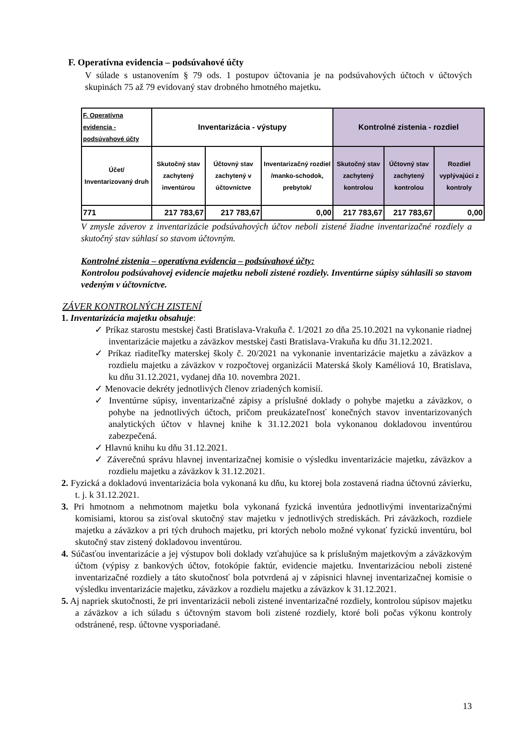F. Operatívna evidencia – podsúvahové účty
V súlade s ustanovením § 79 ods. 1 postupov účtovania je na podsúvahových účtoch v účtových skupinách 75 až 79 evidovaný stav drobného hmotného majetku.
| F. Operatívna evidencia - podsúvahové účty | Inventarizácia - výstupy | | | Kontrolné zistenia - rozdiel | | |
| --- | --- | --- | --- | --- | --- | --- |
| Účet/ Inventarizovaný druh | Skutočný stav zachytený inventúrou | Účtovný stav zachytený v účtovníctve | Inventarizačný rozdiel /manko-schodok, prebytok/ | Skutočný stav zachytený kontrolou | Účtovný stav zachytený kontrolou | Rozdiel vyplývajúci z kontroly |
| 771 | 217 783,67 | 217 783,67 | 0,00 | 217 783,67 | 217 783,67 | 0,00 |
V zmysle záverov z inventarizácie podsúvahových účtov neboli zistené žiadne inventarizačné rozdiely a skutočný stav súhlasí so stavom účtovným.
Kontrolné zistenia – operatívna evidencia – podsúvahové účty:
Kontrolou podsúvahovej evidencie majetku neboli zistené rozdiely. Inventúrne súpisy súhlasili so stavom vedeným v účtovníctve.
ZÁVER KONTROLNÝCH ZISTENÍ
1. Inventarizácia majetku obsahuje:
✓ Príkaz starostu mestskej časti Bratislava-Vrakuňa č. 1/2021 zo dňa 25.10.2021 na vykonanie riadnej inventarizácie majetku a záväzkov mestskej časti Bratislava-Vrakuňa ku dňu 31.12.2021.
✓ Príkaz riaditeľky materskej školy č. 20/2021 na vykonanie inventarizácie majetku a záväzkov a rozdielu majetku a záväzkov v rozpočtovej organizácii Materská školy Kaméliová 10, Bratislava, ku dňu 31.12.2021, vydanej dňa 10. novembra 2021.
✓ Menovacie dekréty jednotlivých členov zriadených komisií.
✓ Inventúrne súpisy, inventarizačné zápisy a príslušné doklady o pohybe majetku a záväzkov, o pohybe na jednotlivých účtoch, pričom preukázateľnosť konečných stavov inventarizovaných analytických účtov v hlavnej knihe k 31.12.2021 bola vykonanou dokladovou inventúrou zabezpečená.
✓ Hlavnú knihu ku dňu 31.12.2021.
✓ Záverečnú správu hlavnej inventarizačnej komisie o výsledku inventarizácie majetku, záväzkov a rozdielu majetku a záväzkov k 31.12.2021.
2. Fyzická a dokladovú inventarizácia bola vykonaná ku dňu, ku ktorej bola zostavená riadna účtovnú závierku, t. j. k 31.12.2021.
3. Pri hmotnom a nehmotnom majetku bola vykonaná fyzická inventúra jednotlivými inventarizačnými komisiami, ktorou sa zisťoval skutočný stav majetku v jednotlivých strediskách. Pri záväzkoch, rozdiele majetku a záväzkov a pri tých druhoch majetku, pri ktorých nebolo možné vykonať fyzickú inventúru, bol skutočný stav zistený dokladovou inventúrou.
4. Súčasťou inventarizácie a jej výstupov boli doklady vzťahujúce sa k príslušným majetkovým a záväzkovým účtom (výpisy z bankových účtov, fotokópie faktúr, evidencie majetku. Inventarizáciou neboli zistené inventarizačné rozdiely a táto skutočnosť bola potvrdená aj v zápisnici hlavnej inventarizačnej komisie o výsledku inventarizácie majetku, záväzkov a rozdielu majetku a záväzkov k 31.12.2021.
5. Aj napriek skutočnosti, že pri inventarizácii neboli zistené inventarizačné rozdiely, kontrolou súpisov majetku a záväzkov a ich súladu s účtovným stavom boli zistené rozdiely, ktoré boli počas výkonu kontroly odstránené, resp. účtovne vysporiadané.
13